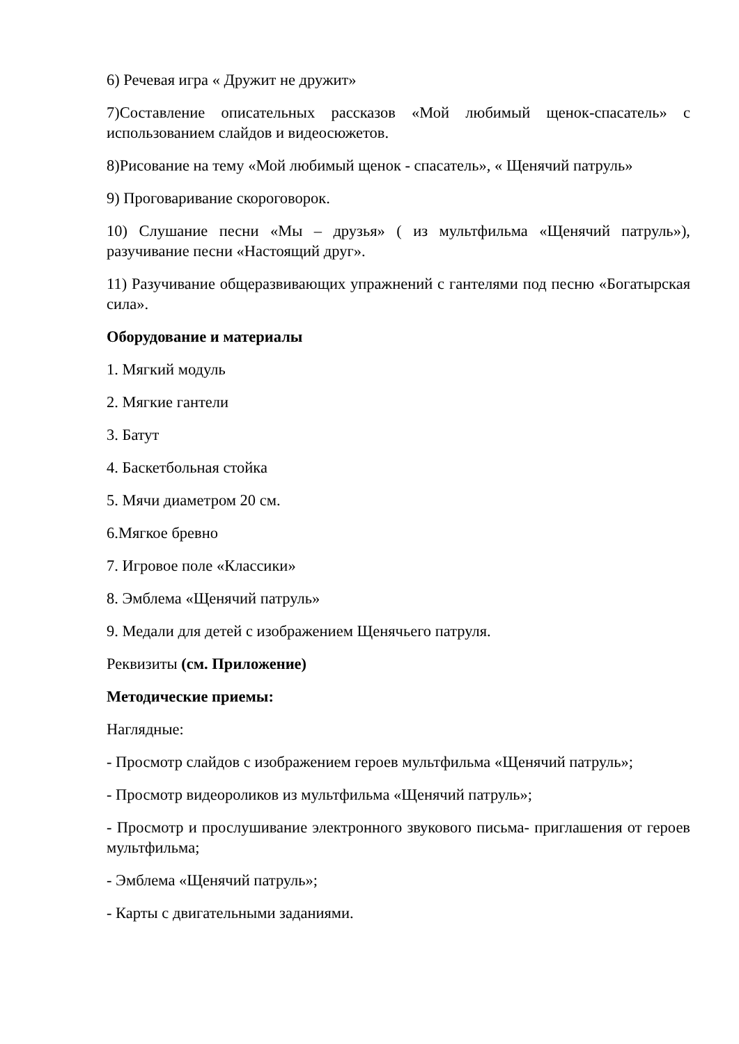6) Речевая игра « Дружит не дружит»
7)Составление описательных рассказов «Мой любимый щенок-спасатель» с использованием слайдов и видеосюжетов.
8)Рисование на тему «Мой любимый щенок - спасатель», « Щенячий патруль»
9) Проговаривание скороговорок.
10) Слушание песни «Мы – друзья» ( из мультфильма «Щенячий патруль»), разучивание песни «Настоящий друг».
11) Разучивание общеразвивающих упражнений с гантелями под песню «Богатырская сила».
Оборудование и материалы
1. Мягкий модуль
2. Мягкие гантели
3. Батут
4. Баскетбольная стойка
5. Мячи диаметром 20 см.
6.Мягкое бревно
7. Игровое поле «Классики»
8. Эмблема «Щенячий патруль»
9. Медали для детей с изображением Щенячьего патруля.
Реквизиты (см. Приложение)
Методические приемы:
Наглядные:
- Просмотр слайдов с изображением героев мультфильма «Щенячий патруль»;
- Просмотр видеороликов из мультфильма «Щенячий патруль»;
- Просмотр и прослушивание электронного звукового письма- приглашения от героев мультфильма;
- Эмблема «Щенячий патруль»;
- Карты с двигательными заданиями.